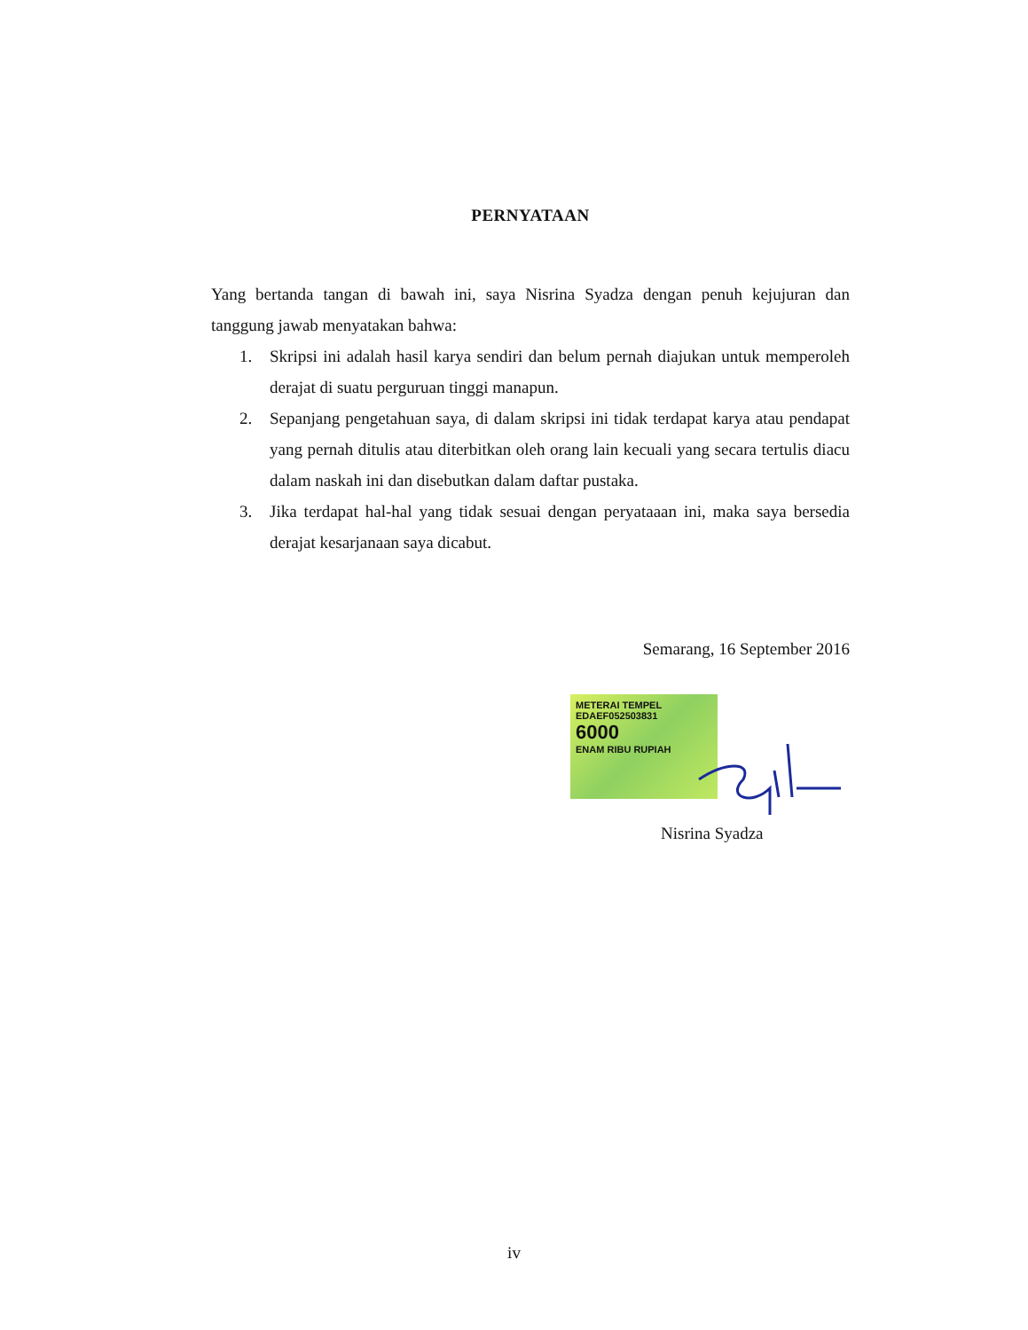PERNYATAAN
Yang bertanda tangan di bawah ini, saya Nisrina Syadza dengan penuh kejujuran dan tanggung jawab menyatakan bahwa:
1. Skripsi ini adalah hasil karya sendiri dan belum pernah diajukan untuk memperoleh derajat di suatu perguruan tinggi manapun.
2. Sepanjang pengetahuan saya, di dalam skripsi ini tidak terdapat karya atau pendapat yang pernah ditulis atau diterbitkan oleh orang lain kecuali yang secara tertulis diacu dalam naskah ini dan disebutkan dalam daftar pustaka.
3. Jika terdapat hal-hal yang tidak sesuai dengan peryataaan ini, maka saya bersedia derajat kesarjanaan saya dicabut.
Semarang, 16 September 2016
METERAI TEMPEL
EDAEF052503831
6000
ENAM RIBU RUPIAH
Nisrina Syadza
iv